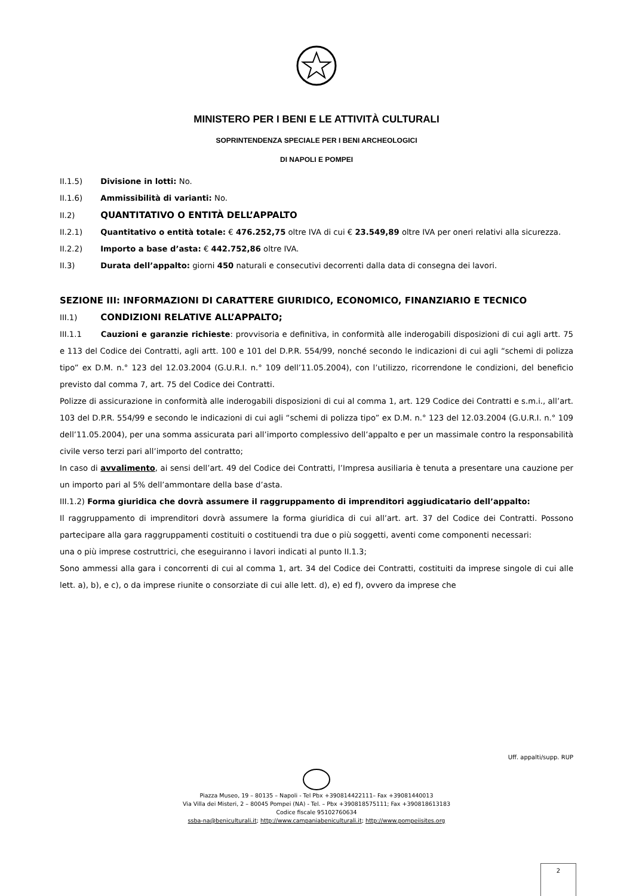MINISTERO PER I BENI E LE ATTIVITÀ CULTURALI
SOPRINTENDENZA SPECIALE PER I BENI ARCHEOLOGICI
DI NAPOLI E POMPEI
II.1.5) Divisione in lotti: No.
II.1.6) Ammissibilità di varianti: No.
II.2) QUANTITATIVO O ENTITÀ DELL’APPALTO
II.2.1) Quantitativo o entità totale: € 476.252,75 oltre IVA di cui € 23.549,89 oltre IVA per oneri relativi alla sicurezza.
II.2.2) Importo a base d’asta: € 442.752,86 oltre IVA.
II.3) Durata dell’appalto: giorni 450 naturali e consecutivi decorrenti dalla data di consegna dei lavori.
SEZIONE III: INFORMAZIONI DI CARATTERE GIURIDICO, ECONOMICO, FINANZIARIO E TECNICO
III.1) CONDIZIONI RELATIVE ALL’APPALTO;
III.1.1 Cauzioni e garanzie richieste: provvisoria e definitiva, in conformità alle inderogabili disposizioni di cui agli artt. 75 e 113 del Codice dei Contratti, agli artt. 100 e 101 del D.P.R. 554/99, nonché secondo le indicazioni di cui agli “schemi di polizza tipo” ex D.M. n.° 123 del 12.03.2004 (G.U.R.I. n.° 109 dell’11.05.2004), con l’utilizzo, ricorrendone le condizioni, del beneficio previsto dal comma 7, art. 75 del Codice dei Contratti.
Polizze di assicurazione in conformità alle inderogabili disposizioni di cui al comma 1, art. 129 Codice dei Contratti e s.m.i., all’art. 103 del D.P.R. 554/99 e secondo le indicazioni di cui agli “schemi di polizza tipo” ex D.M. n.° 123 del 12.03.2004 (G.U.R.I. n.° 109 dell’11.05.2004), per una somma assicurata pari all’importo complessivo dell’appalto e per un massimale contro la responsabilità civile verso terzi pari all’importo del contratto;
In caso di avvalimento, ai sensi dell’art. 49 del Codice dei Contratti, l’Impresa ausiliaria è tenuta a presentare una cauzione per un importo pari al 5% dell’ammontare della base d’asta.
III.1.2) Forma giuridica che dovrà assumere il raggruppamento di imprenditori aggiudicatario dell’appalto:
Il raggruppamento di imprenditori dovrà assumere la forma giuridica di cui all’art. art. 37 del Codice dei Contratti. Possono partecipare alla gara raggruppamenti costituiti o costituendi tra due o più soggetti, aventi come componenti necessari:
una o più imprese costruttrici, che eseguiranno i lavori indicati al punto II.1.3;
Sono ammessi alla gara i concorrenti di cui al comma 1, art. 34 del Codice dei Contratti, costituiti da imprese singole di cui alle lett. a), b), e c), o da imprese riunite o consorziate di cui alle lett. d), e) ed f), ovvero da imprese che
Uff. appalti/supp. RUP
Piazza Museo, 19 – 80135 – Napoli - Tel Pbx +390814422111– Fax +39081440013
Via Villa dei Misteri, 2 – 80045 Pompei (NA) - Tel. – Pbx +390818575111; Fax +390818613183
Codice fiscale 95102760634
ssba-na@beniculturali.it; http://www.campaniabeniculturali.it; http://www.pompeiisites.org
2